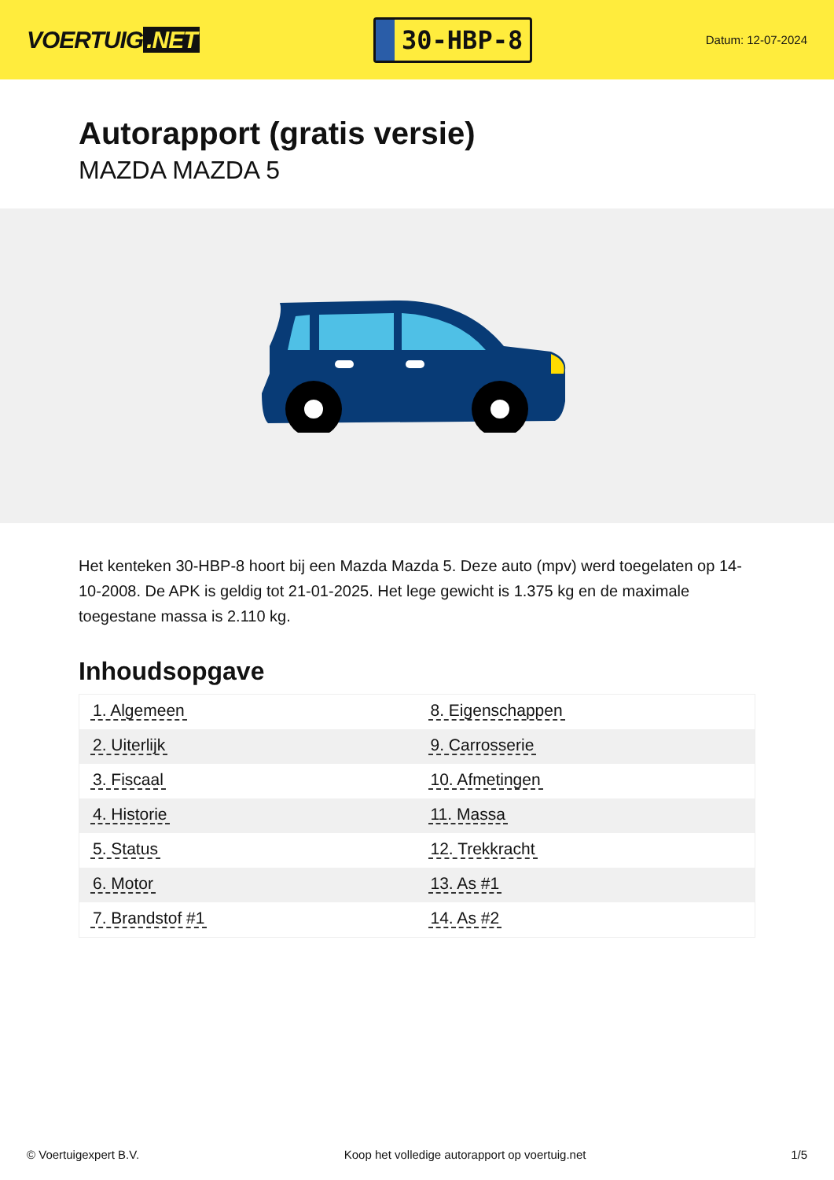VOERTUIG.NET
30-HBP-8
Datum: 12-07-2024
Autorapport (gratis versie)
MAZDA MAZDA 5
Het kenteken 30-HBP-8 hoort bij een Mazda Mazda 5. Deze auto (mpv) werd toegelaten op 14-10-2008. De APK is geldig tot 21-01-2025. Het lege gewicht is 1.375 kg en de maximale toegestane massa is 2.110 kg.
Inhoudsopgave
| 1. Algemeen | 8. Eigenschappen |
| 2. Uiterlijk | 9. Carrosserie |
| 3. Fiscaal | 10. Afmetingen |
| 4. Historie | 11. Massa |
| 5. Status | 12. Trekkracht |
| 6. Motor | 13. As #1 |
| 7. Brandstof #1 | 14. As #2 |
© Voertuigexpert B.V. Koop het volledige autorapport op voertuig.net 1/5